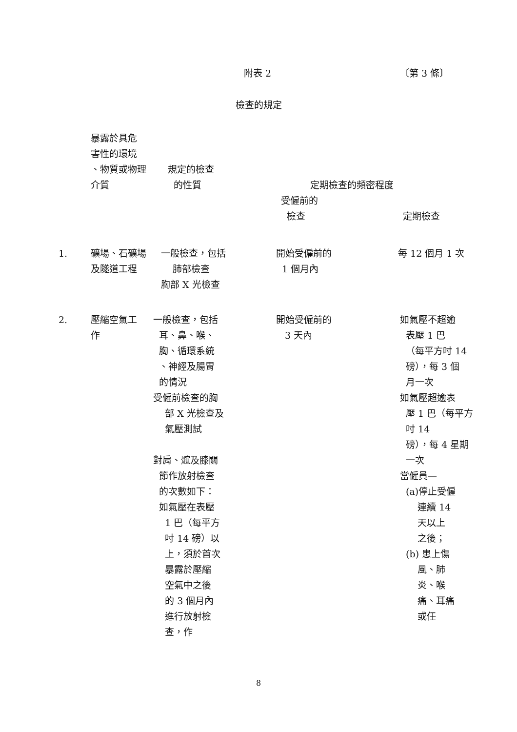附表 2 〔第 3 條〕
檢查的規定
| | 暴露於具危 害性的環境 、物質或物理 介質 | 規定的檢查 的性質 | 定期檢查的頻密程度 | |
| --- | --- | --- | --- | --- |
| | | | 受僱前的 檢查 | 定期檢查 |
| 1. | 礦場、石礦場 及隧道工程 | 一般檢查，包括 肺部檢查 胸部 X 光檢查 | 開始受僱前的 1 個月內 | 每 12 個月 1 次 |
| 2. | 壓縮空氣工 作 | 一般檢查，包括 耳、鼻、喉、 胸、循環系統 、神經及腸胃 的情況 受僱前檢查的胸 部 X 光檢查及 氣壓測試 對肩、髖及膝關 節作放射檢查 的次數如下： 如氣壓在表壓 1 巴（每平方 吋 14 磅）以 上，須於首次 暴露於壓縮 空氣中之後 的 3 個月內 進行放射檢 查，作 | 開始受僱前的 3 天內 | 如氣壓不超逾 表壓 1 巴 （每平方吋 14 磅），每 3 個 月一次 如氣壓超逾表 壓 1 巴（每平方 吋 14 磅），每 4 星期 一次 當僱員— (a)停止受僱 連續 14 天以上 之後； (b) 患上傷 風、肺 炎、喉 痛、耳痛 或任 |
8